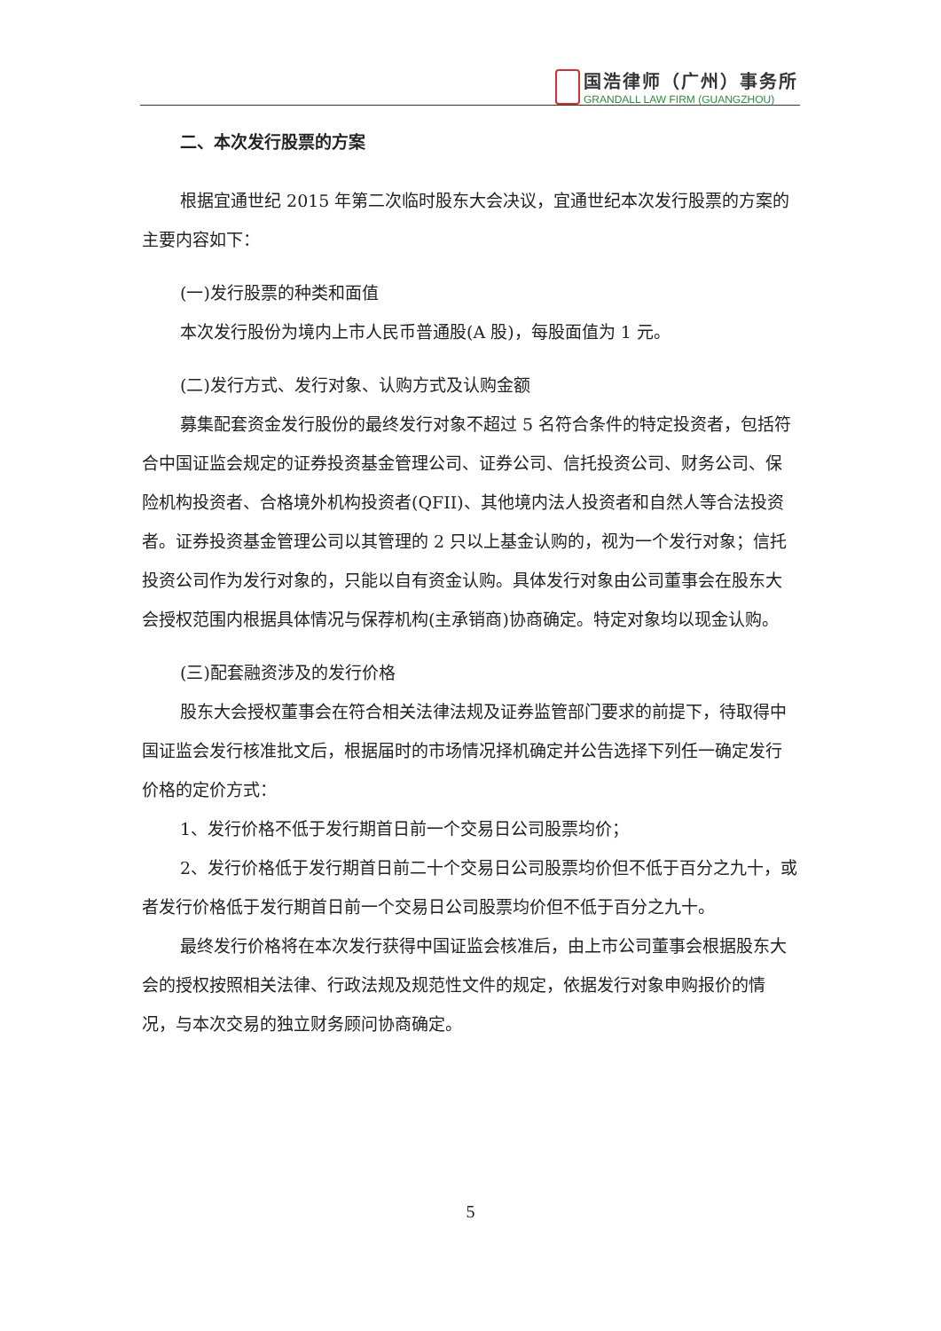国浩律师（广州）事务所
GRANDALL LAW FIRM (GUANGZHOU)
二、本次发行股票的方案
根据宜通世纪 2015 年第二次临时股东大会决议，宜通世纪本次发行股票的方案的主要内容如下：
(一)发行股票的种类和面值
本次发行股份为境内上市人民币普通股(A 股)，每股面值为 1 元。
(二)发行方式、发行对象、认购方式及认购金额
募集配套资金发行股份的最终发行对象不超过 5 名符合条件的特定投资者，包括符合中国证监会规定的证券投资基金管理公司、证券公司、信托投资公司、财务公司、保险机构投资者、合格境外机构投资者(QFII)、其他境内法人投资者和自然人等合法投资者。证券投资基金管理公司以其管理的 2 只以上基金认购的，视为一个发行对象；信托投资公司作为发行对象的，只能以自有资金认购。具体发行对象由公司董事会在股东大会授权范围内根据具体情况与保荐机构(主承销商)协商确定。特定对象均以现金认购。
(三)配套融资涉及的发行价格
股东大会授权董事会在符合相关法律法规及证券监管部门要求的前提下，待取得中国证监会发行核准批文后，根据届时的市场情况择机确定并公告选择下列任一确定发行价格的定价方式：
1、发行价格不低于发行期首日前一个交易日公司股票均价；
2、发行价格低于发行期首日前二十个交易日公司股票均价但不低于百分之九十，或者发行价格低于发行期首日前一个交易日公司股票均价但不低于百分之九十。
最终发行价格将在本次发行获得中国证监会核准后，由上市公司董事会根据股东大会的授权按照相关法律、行政法规及规范性文件的规定，依据发行对象申购报价的情况，与本次交易的独立财务顾问协商确定。
5